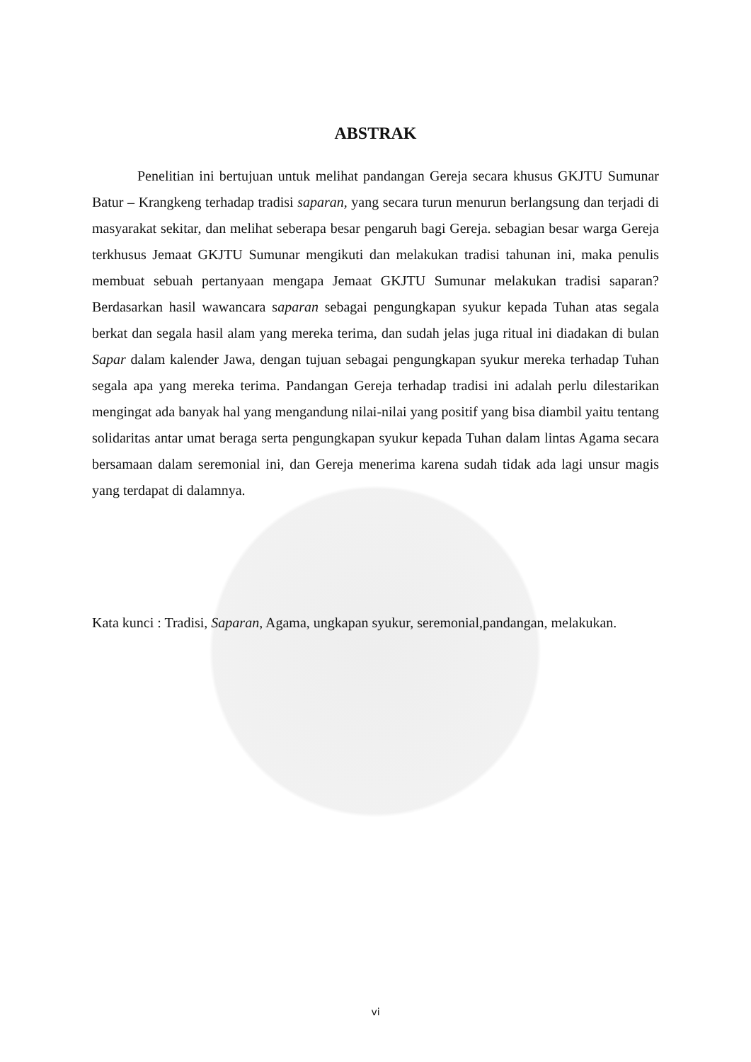ABSTRAK
Penelitian ini bertujuan untuk melihat pandangan Gereja secara khusus GKJTU Sumunar Batur – Krangkeng terhadap tradisi saparan, yang secara turun menurun berlangsung dan terjadi di masyarakat sekitar, dan melihat seberapa besar pengaruh bagi Gereja. sebagian besar warga Gereja terkhusus Jemaat GKJTU Sumunar mengikuti dan melakukan tradisi tahunan ini, maka penulis membuat sebuah pertanyaan mengapa Jemaat GKJTU Sumunar melakukan tradisi saparan? Berdasarkan hasil wawancara saparan sebagai pengungkapan syukur kepada Tuhan atas segala berkat dan segala hasil alam yang mereka terima, dan sudah jelas juga ritual ini diadakan di bulan Sapar dalam kalender Jawa, dengan tujuan sebagai pengungkapan syukur mereka terhadap Tuhan segala apa yang mereka terima. Pandangan Gereja terhadap tradisi ini adalah perlu dilestarikan mengingat ada banyak hal yang mengandung nilai-nilai yang positif yang bisa diambil yaitu tentang solidaritas antar umat beraga serta pengungkapan syukur kepada Tuhan dalam lintas Agama secara bersamaan dalam seremonial ini, dan Gereja menerima karena sudah tidak ada lagi unsur magis yang terdapat di dalamnya.
Kata kunci : Tradisi, Saparan, Agama, ungkapan syukur, seremonial,pandangan, melakukan.
vi